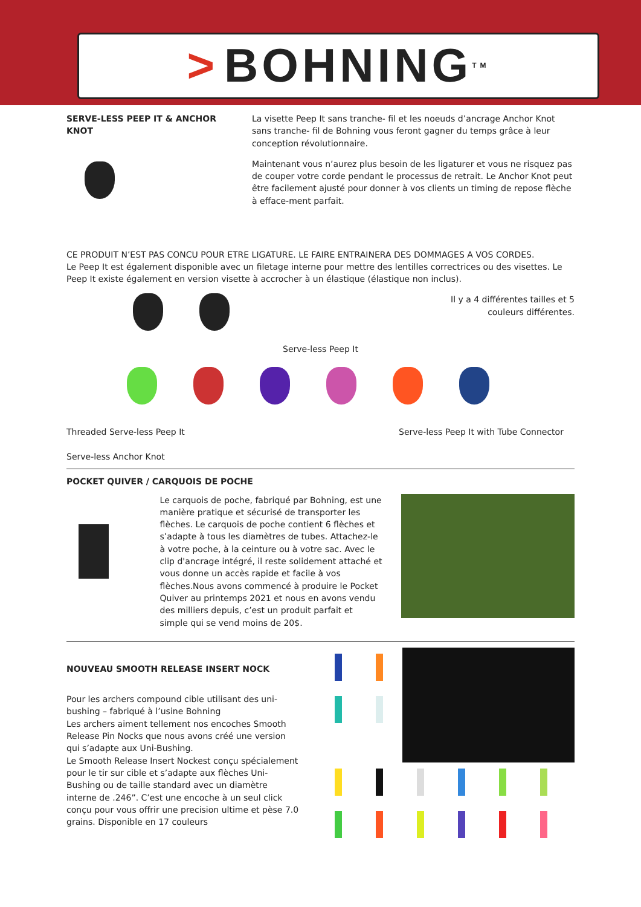> BOHNING<sup>TM</sup>
SERVE-LESS PEEP IT & ANCHOR KNOT La visette Peep It sans tranche- fil et les noeuds d’ancrage Anchor Knot sans tranche- fil de Bohning vous feront gagner du temps grâce à leur conception révolutionnaire.
Maintenant vous n’aurez plus besoin de les ligaturer et vous ne risquez pas de couper votre corde pendant le processus de retrait. Le Anchor Knot peut être facilement ajusté pour donner à vos clients un timing de repose flèche à efface-ment parfait.
CE PRODUIT N’EST PAS CONCU POUR ETRE LIGATURE. LE FAIRE ENTRAINERA DES DOMMAGES A VOS CORDES.
Le Peep It est également disponible avec un filetage interne pour mettre des lentilles correctrices ou des visettes. Le Peep It existe également en version visette à accrocher à un élastique (élastique non inclus).
Il y a 4 différentes tailles et 5 couleurs différentes.
Serve-less Peep It
Threaded Serve-less Peep It
Serve-less Anchor Knot
Serve-less Peep It with Tube Connector
POCKET QUIVER / CARQUOIS DE POCHE
Le carquois de poche, fabriqué par Bohning, est une manière pratique et sécurisé de transporter les flèches. Le carquois de poche contient 6 flèches et s’adapte à tous les diamètres de tubes. Attachez-le à votre poche, à la ceinture ou à votre sac. Avec le clip d'ancrage intégré, il reste solidement attaché et vous donne un accès rapide et facile à vos flèches.Nous avons commencé à produire le Pocket Quiver au printemps 2021 et nous en avons vendu des milliers depuis, c’est un produit parfait et simple qui se vend moins de 20$.
NOUVEAU SMOOTH RELEASE INSERT NOCK
Pour les archers compound cible utilisant des uni-bushing – fabriqué à l’usine Bohning
Les archers aiment tellement nos encoches Smooth Release Pin Nocks que nous avons créé une version qui s’adapte aux Uni-Bushing.
Le Smooth Release Insert Nockest conçu spécialement pour le tir sur cible et s’adapte aux flèches Uni-Bushing ou de taille standard avec un diamètre interne de .246”. C’est une encoche à un seul click conçu pour vous offrir une precision ultime et pèse 7.0 grains. Disponible en 17 couleurs